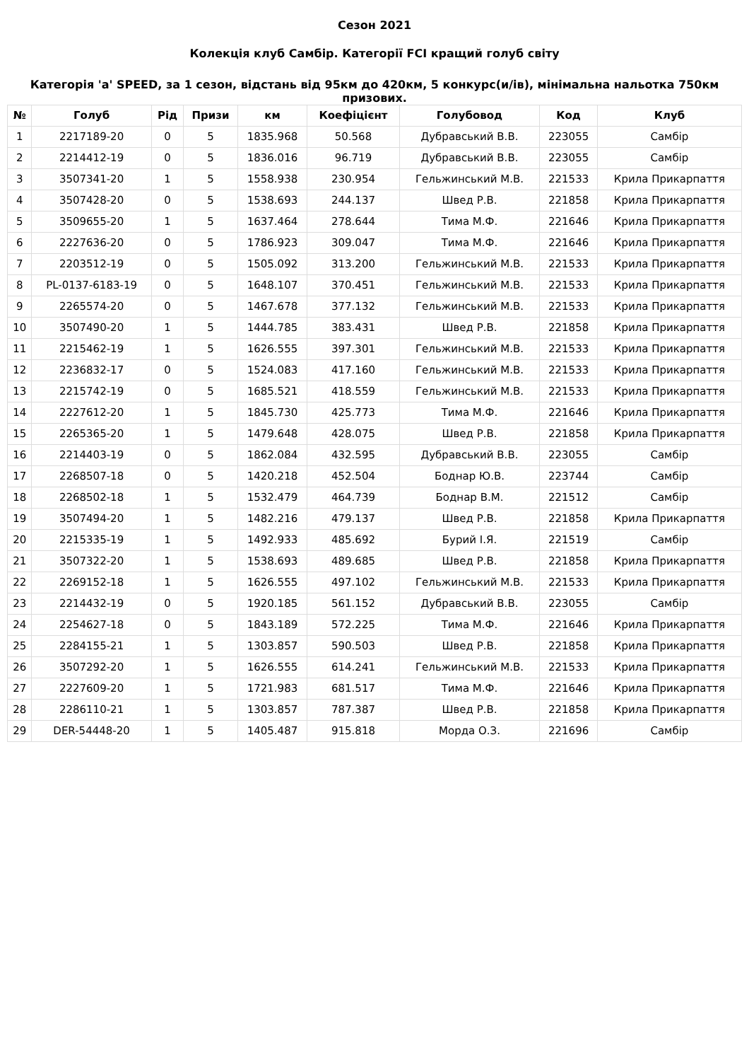Сезон 2021
Колекція клуб Самбір. Категорії FCI кращий голуб світу
Категорія 'a' SPEED, за 1 сезон, відстань від 95км до 420км, 5 конкурс(и/ів), мінімальна нальотка 750км призових.
| № | Голуб | Рід | Призи | км | Коефіцієнт | Голубовод | Код | Клуб |
| --- | --- | --- | --- | --- | --- | --- | --- | --- |
| 1 | 2217189-20 | 0 | 5 | 1835.968 | 50.568 | Дубравський В.В. | 223055 | Самбір |
| 2 | 2214412-19 | 0 | 5 | 1836.016 | 96.719 | Дубравський В.В. | 223055 | Самбір |
| 3 | 3507341-20 | 1 | 5 | 1558.938 | 230.954 | Гельжинський М.В. | 221533 | Крила Прикарпаття |
| 4 | 3507428-20 | 0 | 5 | 1538.693 | 244.137 | Швед Р.В. | 221858 | Крила Прикарпаття |
| 5 | 3509655-20 | 1 | 5 | 1637.464 | 278.644 | Тима М.Ф. | 221646 | Крила Прикарпаття |
| 6 | 2227636-20 | 0 | 5 | 1786.923 | 309.047 | Тима М.Ф. | 221646 | Крила Прикарпаття |
| 7 | 2203512-19 | 0 | 5 | 1505.092 | 313.200 | Гельжинський М.В. | 221533 | Крила Прикарпаття |
| 8 | PL-0137-6183-19 | 0 | 5 | 1648.107 | 370.451 | Гельжинський М.В. | 221533 | Крила Прикарпаття |
| 9 | 2265574-20 | 0 | 5 | 1467.678 | 377.132 | Гельжинський М.В. | 221533 | Крила Прикарпаття |
| 10 | 3507490-20 | 1 | 5 | 1444.785 | 383.431 | Швед Р.В. | 221858 | Крила Прикарпаття |
| 11 | 2215462-19 | 1 | 5 | 1626.555 | 397.301 | Гельжинський М.В. | 221533 | Крила Прикарпаття |
| 12 | 2236832-17 | 0 | 5 | 1524.083 | 417.160 | Гельжинський М.В. | 221533 | Крила Прикарпаття |
| 13 | 2215742-19 | 0 | 5 | 1685.521 | 418.559 | Гельжинський М.В. | 221533 | Крила Прикарпаття |
| 14 | 2227612-20 | 1 | 5 | 1845.730 | 425.773 | Тима М.Ф. | 221646 | Крила Прикарпаття |
| 15 | 2265365-20 | 1 | 5 | 1479.648 | 428.075 | Швед Р.В. | 221858 | Крила Прикарпаття |
| 16 | 2214403-19 | 0 | 5 | 1862.084 | 432.595 | Дубравський В.В. | 223055 | Самбір |
| 17 | 2268507-18 | 0 | 5 | 1420.218 | 452.504 | Боднар Ю.В. | 223744 | Самбір |
| 18 | 2268502-18 | 1 | 5 | 1532.479 | 464.739 | Боднар В.М. | 221512 | Самбір |
| 19 | 3507494-20 | 1 | 5 | 1482.216 | 479.137 | Швед Р.В. | 221858 | Крила Прикарпаття |
| 20 | 2215335-19 | 1 | 5 | 1492.933 | 485.692 | Бурий І.Я. | 221519 | Самбір |
| 21 | 3507322-20 | 1 | 5 | 1538.693 | 489.685 | Швед Р.В. | 221858 | Крила Прикарпаття |
| 22 | 2269152-18 | 1 | 5 | 1626.555 | 497.102 | Гельжинський М.В. | 221533 | Крила Прикарпаття |
| 23 | 2214432-19 | 0 | 5 | 1920.185 | 561.152 | Дубравський В.В. | 223055 | Самбір |
| 24 | 2254627-18 | 0 | 5 | 1843.189 | 572.225 | Тима М.Ф. | 221646 | Крила Прикарпаття |
| 25 | 2284155-21 | 1 | 5 | 1303.857 | 590.503 | Швед Р.В. | 221858 | Крила Прикарпаття |
| 26 | 3507292-20 | 1 | 5 | 1626.555 | 614.241 | Гельжинський М.В. | 221533 | Крила Прикарпаття |
| 27 | 2227609-20 | 1 | 5 | 1721.983 | 681.517 | Тима М.Ф. | 221646 | Крила Прикарпаття |
| 28 | 2286110-21 | 1 | 5 | 1303.857 | 787.387 | Швед Р.В. | 221858 | Крила Прикарпаття |
| 29 | DER-54448-20 | 1 | 5 | 1405.487 | 915.818 | Морда О.З. | 221696 | Самбір |